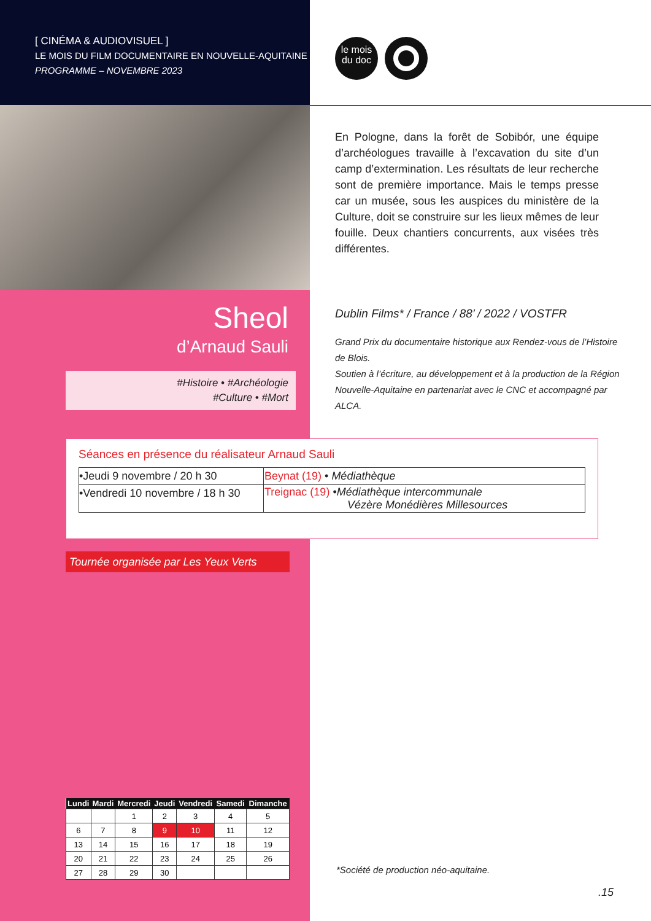[ CINÉMA & AUDIOVISUEL ]
LE MOIS DU FILM DOCUMENTAIRE EN NOUVELLE-AQUITAINE
PROGRAMME – NOVEMBRE 2023
le mois
du doc
En Pologne, dans la forêt de Sobibór, une équipe d’archéologues travaille à l’excavation du site d’un camp d’extermination. Les résultats de leur recherche sont de première importance. Mais le temps presse car un musée, sous les auspices du ministère de la Culture, doit se construire sur les lieux mêmes de leur fouille. Deux chantiers concurrents, aux visées très différentes.
Sheol
d’Arnaud Sauli
#Histoire • #Archéologie
#Culture • #Mort
Dublin Films* / France / 88’ / 2022 / VOSTFR
Grand Prix du documentaire historique aux Rendez-vous de l’Histoire de Blois.
Soutien à l’écriture, au développement et à la production de la Région Nouvelle-Aquitaine en partenariat avec le CNC et accompagné par ALCA.
Séances en présence du réalisateur Arnaud Sauli
| •Jeudi 9 novembre / 20 h 30 | Beynat (19) • Médiathèque |
| •Vendredi 10 novembre / 18 h 30 | Treignac (19) • Médiathèque intercommunale Vézère Monédières Millesources |
Tournée organisée par Les Yeux Verts
| Lundi | Mardi | Mercredi | Jeudi | Vendredi | Samedi | Dimanche |
| --- | --- | --- | --- | --- | --- | --- |
| | | 1 | 2 | 3 | 4 | 5 |
| 6 | 7 | 8 | 9 | 10 | 11 | 12 |
| 13 | 14 | 15 | 16 | 17 | 18 | 19 |
| 20 | 21 | 22 | 23 | 24 | 25 | 26 |
| 27 | 28 | 29 | 30 | | | |
*Société de production néo-aquitaine.
.15